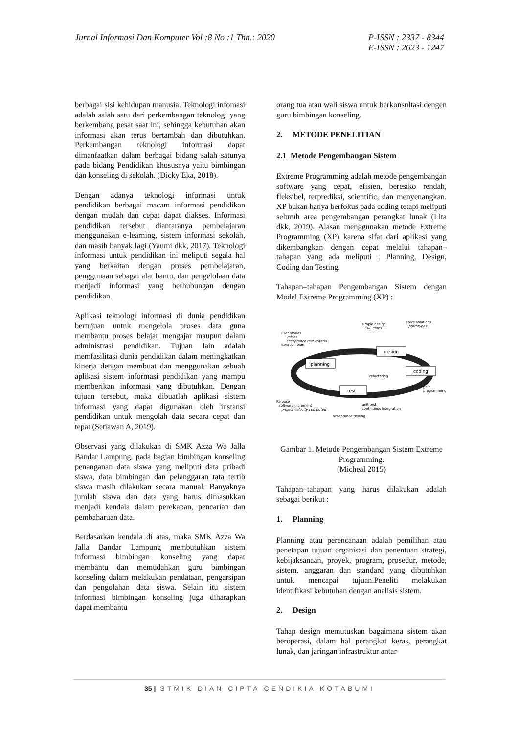P-ISSN : 2337 - 8344
E-ISSN : 2623 - 1247 Jurnal Informasi Dan Komputer Vol :8 No :1 Thn.: 2020
berbagai sisi kehidupan manusia. Teknologi infomasi adalah salah satu dari perkembangan teknologi yang berkembang pesat saat ini, sehingga kebutuhan akan informasi akan terus bertambah dan dibutuhkan. Perkembangan teknologi informasi dapat dimanfaatkan dalam berbagai bidang salah satunya pada bidang Pendidikan khususnya yaitu bimbingan dan konseling di sekolah. (Dicky Eka, 2018).
Dengan adanya teknologi informasi untuk pendidikan berbagai macam informasi pendidikan dengan mudah dan cepat dapat diakses. Informasi pendidikan tersebut diantaranya pembelajaran menggunakan e-learning, sistem informasi sekolah, dan masih banyak lagi (Yaumi dkk, 2017). Teknologi informasi untuk pendidikan ini meliputi segala hal yang berkaitan dengan proses pembelajaran, penggunaan sebagai alat bantu, dan pengelolaan data menjadi informasi yang berhubungan dengan pendidikan.
Aplikasi teknologi informasi di dunia pendidikan bertujuan untuk mengelola proses data guna membantu proses belajar mengajar maupun dalam administrasi pendidikan. Tujuan lain adalah memfasilitasi dunia pendidikan dalam meningkatkan kinerja dengan membuat dan menggunakan sebuah aplikasi sistem informasi pendidikan yang mampu memberikan informasi yang dibutuhkan. Dengan tujuan tersebut, maka dibuatlah aplikasi sistem informasi yang dapat digunakan oleh instansi pendidikan untuk mengolah data secara cepat dan tepat (Setiawan A, 2019).
Observasi yang dilakukan di SMK Azza Wa Jalla Bandar Lampung, pada bagian bimbingan konseling penanganan data siswa yang meliputi data pribadi siswa, data bimbingan dan pelanggaran tata tertib siswa masih dilakukan secara manual. Banyaknya jumlah siswa dan data yang harus dimasukkan menjadi kendala dalam perekapan, pencarian dan pembaharuan data.
Berdasarkan kendala di atas, maka SMK Azza Wa Jalla Bandar Lampung membutuhkan sistem informasi bimbingan konseling yang dapat membantu dan memudahkan guru bimbingan konseling dalam melakukan pendataan, pengarsipan dan pengolahan data siswa. Selain itu sistem informasi bimbingan konseling juga diharapkan dapat membantu
orang tua atau wali siswa untuk berkonsultasi dengen guru bimbingan konseling.
2. METODE PENELITIAN
2.1 Metode Pengembangan Sistem
Extreme Programming adalah metode pengembangan software yang cepat, efisien, beresiko rendah, fleksibel, terprediksi, scientific, dan menyenangkan. XP bukan hanya berfokus pada coding tetapi meliputi seluruh area pengembangan perangkat lunak (Lita dkk, 2019). Alasan menggunakan metode Extreme Programming (XP) karena sifat dari aplikasi yang dikembangkan dengan cepat melalui tahapan–tahapan yang ada meliputi : Planning, Design, Coding dan Testing.
Tahapan–tahapan Pengembangan Sistem dengan Model Extreme Programming (XP) :
planning
design
coding
test
user stories
values
acceptance test criteria
iteration plan
simple design
CRC cards
spike solutions
prototypes
refactoring
pair
programming
Release
software increment
project velocity computed
unit test
continuous integration
acceptance testing
Gambar 1. Metode Pengembangan Sistem Extreme Programming.
(Micheal 2015)
Tahapan–tahapan yang harus dilakukan adalah sebagai berikut :
1. Planning
Planning atau perencanaan adalah pemilihan atau penetapan tujuan organisasi dan penentuan strategi, kebijaksanaan, proyek, program, prosedur, metode, sistem, anggaran dan standard yang dibutuhkan untuk mencapai tujuan.Peneliti melakukan identifikasi kebutuhan dengan analisis sistem.
2. Design
Tahap design memutuskan bagaimana sistem akan beroperasi, dalam hal perangkat keras, perangkat lunak, dan jaringan infrastruktur antar
35 | STMIK DIAN CIPTA CENDIKIA KOTABUMI